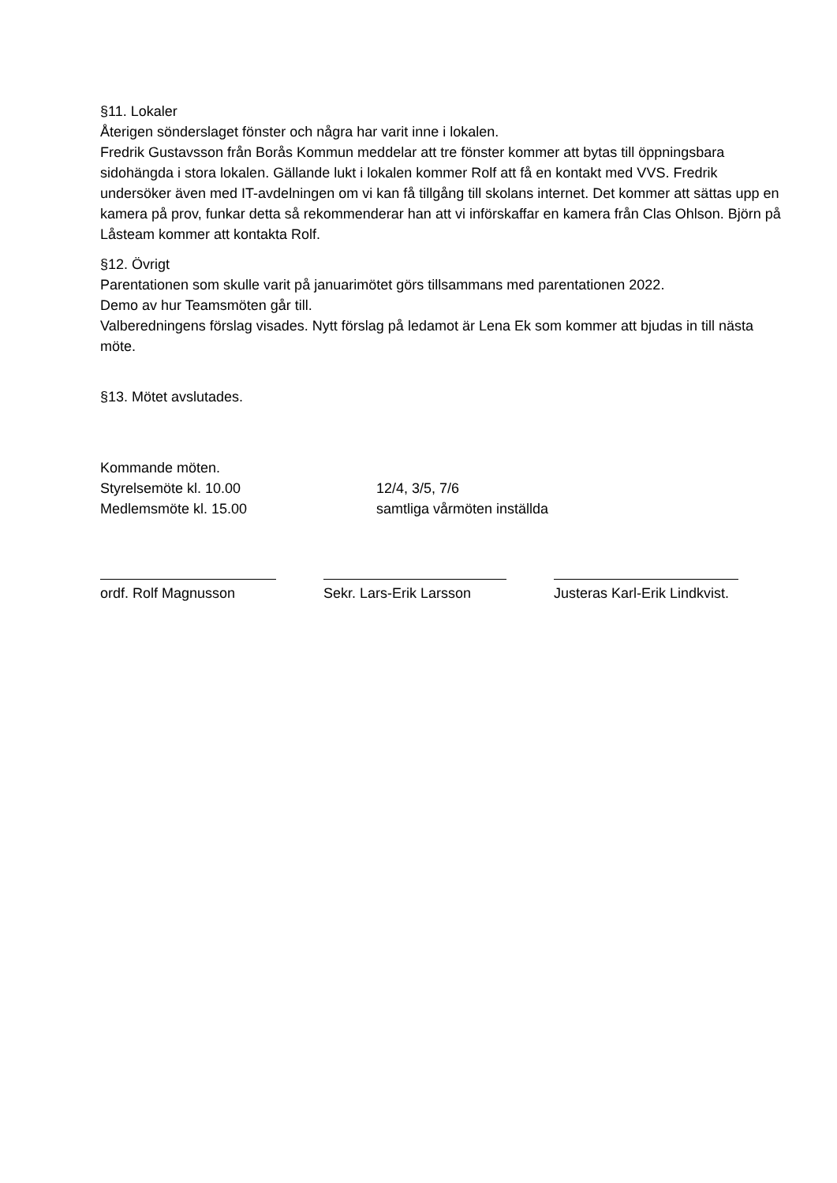§11. Lokaler
Återigen sönderslaget fönster och några har varit inne i lokalen.
Fredrik Gustavsson från Borås Kommun meddelar att tre fönster kommer att bytas till öppningsbara sidohängda i stora lokalen. Gällande lukt i lokalen kommer Rolf att få en kontakt med VVS. Fredrik undersöker även med IT-avdelningen om vi kan få tillgång till skolans internet. Det kommer att sättas upp en kamera på prov, funkar detta så rekommenderar han att vi införskaffar en kamera från Clas Ohlson. Björn på Låsteam kommer att kontakta Rolf.
§12. Övrigt
Parentationen som skulle varit på januarimötet görs tillsammans med parentationen 2022.
Demo av hur Teamsmöten går till.
Valberedningens förslag visades. Nytt förslag på ledamot är Lena Ek som kommer att bjudas in till nästa möte.
§13. Mötet avslutades.
Kommande möten.
Styrelsemöte kl. 10.00 12/4, 3/5, 7/6
Medlemsmöte kl. 15.00 samtliga vårmöten inställda
ordf. Rolf Magnusson Sekr. Lars-Erik Larsson Justeras Karl-Erik Lindkvist.